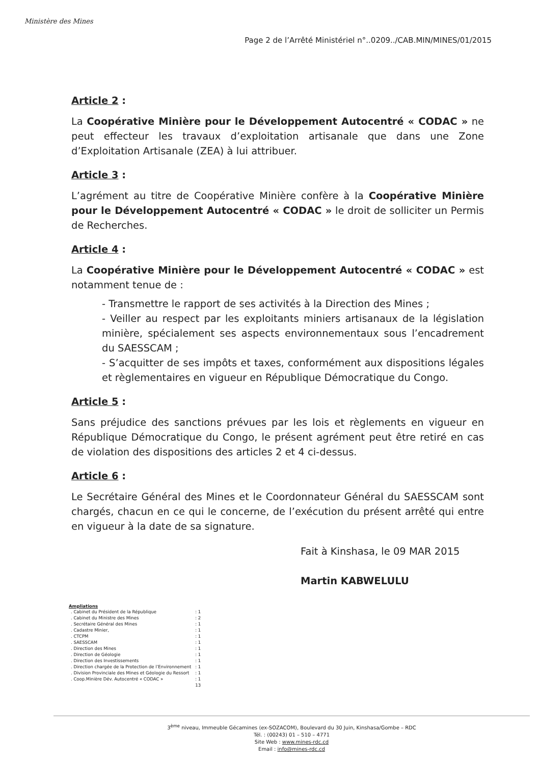Ministère des Mines
Page 2 de l’Arrêté Ministériel n°..0209../CAB.MIN/MINES/01/2015
Article 2 :
La Coopérative Minière pour le Développement Autocentré « CODAC » ne peut effecteur les travaux d’exploitation artisanale que dans une Zone d’Exploitation Artisanale (ZEA) à lui attribuer.
Article 3 :
L’agrément au titre de Coopérative Minière confère à la Coopérative Minière pour le Développement Autocentré « CODAC » le droit de solliciter un Permis de Recherches.
Article 4 :
La Coopérative Minière pour le Développement Autocentré « CODAC » est notamment tenue de :
- Transmettre le rapport de ses activités à la Direction des Mines ;
- Veiller au respect par les exploitants miniers artisanaux de la législation minière, spécialement ses aspects environnementaux sous l’encadrement du SAESSCAM ;
- S’acquitter de ses impôts et taxes, conformément aux dispositions légales et règlementaires en vigueur en République Démocratique du Congo.
Article 5 :
Sans préjudice des sanctions prévues par les lois et règlements en vigueur en République Démocratique du Congo, le présent agrément peut être retiré en cas de violation des dispositions des articles 2 et 4 ci-dessus.
Article 6 :
Le Secrétaire Général des Mines et le Coordonnateur Général du SAESSCAM sont chargés, chacun en ce qui le concerne, de l’exécution du présent arrêté qui entre en vigueur à la date de sa signature.
Fait à Kinshasa, le 09 MAR 2015
Martin KABWELULU
Ampliations
| . Cabinet du Président de la République | : 1 |
| . Cabinet du Ministre des Mines | : 2 |
| . Secrétaire Général des Mines | : 1 |
| . Cadastre Minier, | : 1 |
| . CTCPM | : 1 |
| . SAESSCAM | : 1 |
| . Direction des Mines | : 1 |
| . Direction de Géologie | : 1 |
| . Direction des Investissements | : 1 |
| . Direction chargée de la Protection de l’Environnement | : 1 |
| . Division Provinciale des Mines et Géologie du Ressort | : 1 |
| . Coop.Minière Dév. Autocentré « CODAC » | : 1 |
| | 13 |
3<sup>ème</sup> niveau, Immeuble Gécamines (ex-SOZACOM), Boulevard du 30 Juin, Kinshasa/Gombe – RDC
Tél. : (00243) 01 – 510 – 4771
Site Web : www.mines-rdc.cd
Email : info@mines-rdc.cd